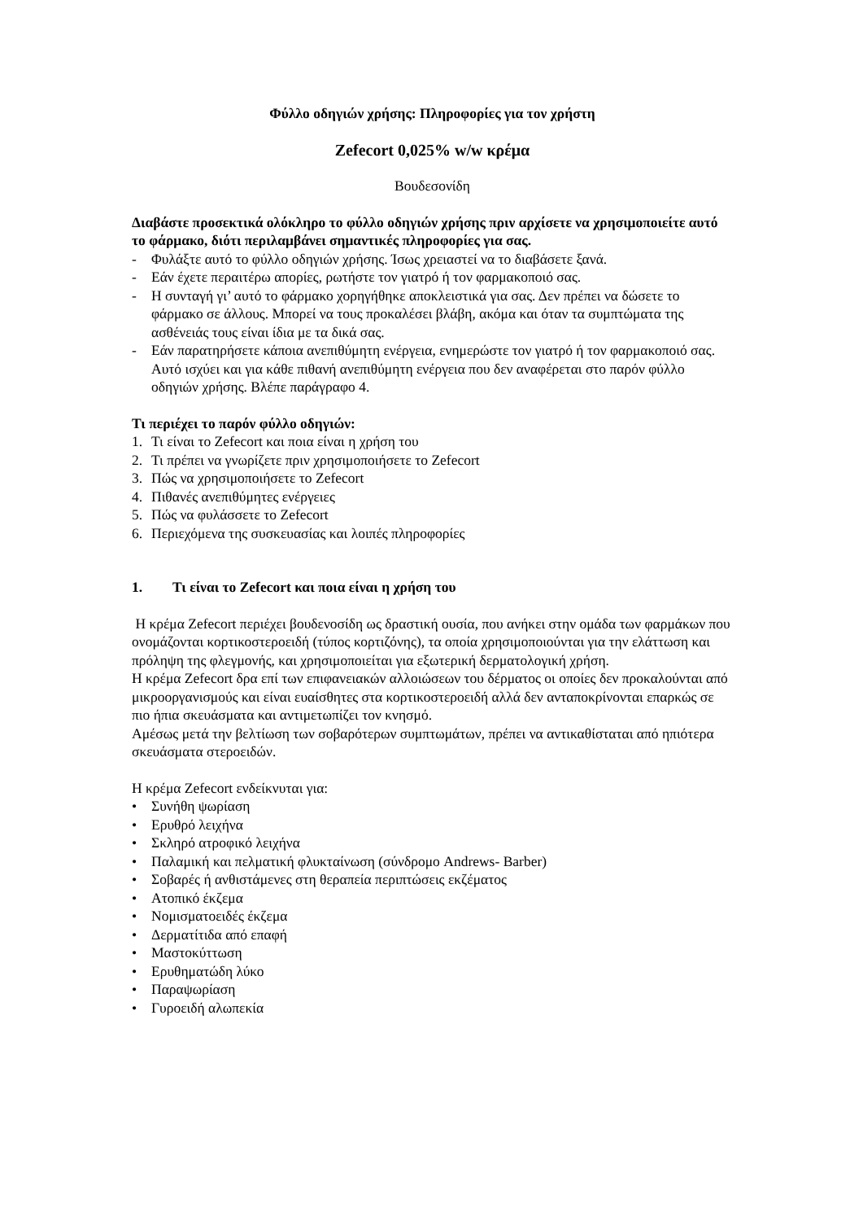Φύλλο οδηγιών χρήσης: Πληροφορίες για τον χρήστη
Zefecort 0,025% w/w κρέμα
Βουδεσονίδη
Διαβάστε προσεκτικά ολόκληρο το φύλλο οδηγιών χρήσης πριν αρχίσετε να χρησιμοποιείτε αυτό το φάρμακο, διότι περιλαμβάνει σημαντικές πληροφορίες για σας.
- Φυλάξτε αυτό το φύλλο οδηγιών χρήσης. Ίσως χρειαστεί να το διαβάσετε ξανά.
- Εάν έχετε περαιτέρω απορίες, ρωτήστε τον γιατρό ή τον φαρμακοποιό σας.
- Η συνταγή γι’ αυτό το φάρμακο χορηγήθηκε αποκλειστικά για σας. Δεν πρέπει να δώσετε το φάρμακο σε άλλους. Μπορεί να τους προκαλέσει βλάβη, ακόμα και όταν τα συμπτώματα της ασθένειάς τους είναι ίδια με τα δικά σας.
- Εάν παρατηρήσετε κάποια ανεπιθύμητη ενέργεια, ενημερώστε τον γιατρό ή τον φαρμακοποιό σας. Αυτό ισχύει και για κάθε πιθανή ανεπιθύμητη ενέργεια που δεν αναφέρεται στο παρόν φύλλο οδηγιών χρήσης. Βλέπε παράγραφο 4.
Τι περιέχει το παρόν φύλλο οδηγιών:
1. Τι είναι το Zefecort και ποια είναι η χρήση του
2. Τι πρέπει να γνωρίζετε πριν χρησιμοποιήσετε το Zefecort
3. Πώς να χρησιμοποιήσετε το Zefecort
4. Πιθανές ανεπιθύμητες ενέργειες
5. Πώς να φυλάσσετε το Zefecort
6. Περιεχόμενα της συσκευασίας και λοιπές πληροφορίες
1. Τι είναι το Zefecort και ποια είναι η χρήση του
Η κρέμα Zefecort περιέχει βουδενοσίδη ως δραστική ουσία, που ανήκει στην ομάδα των φαρμάκων που ονομάζονται κορτικοστεροειδή (τύπος κορτιζόνης), τα οποία χρησιμοποιούνται για την ελάττωση και πρόληψη της φλεγμονής, και χρησιμοποιείται για εξωτερική δερματολογική χρήση.
Η κρέμα Zefecort δρα επί των επιφανειακών αλλοιώσεων του δέρματος οι οποίες δεν προκαλούνται από μικροοργανισμούς και είναι ευαίσθητες στα κορτικοστεροειδή αλλά δεν ανταποκρίνονται επαρκώς σε πιο ήπια σκευάσματα και αντιμετωπίζει τον κνησμό.
Αμέσως μετά την βελτίωση των σοβαρότερων συμπτωμάτων, πρέπει να αντικαθίσταται από ηπιότερα σκευάσματα στεροειδών.
Η κρέμα Zefecort ενδείκνυται για:
• Συνήθη ψωρίαση
• Ερυθρό λειχήνα
• Σκληρό ατροφικό λειχήνα
• Παλαμική και πελματική φλυκταίνωση (σύνδρομο Andrews- Barber)
• Σοβαρές ή ανθιστάμενες στη θεραπεία περιπτώσεις εκζέματος
• Ατοπικό έκζεμα
• Νομισματοειδές έκζεμα
• Δερματίτιδα από επαφή
• Μαστοκύττωση
• Ερυθηματώδη λύκο
• Παραψωρίαση
• Γυροειδή αλωπεκία